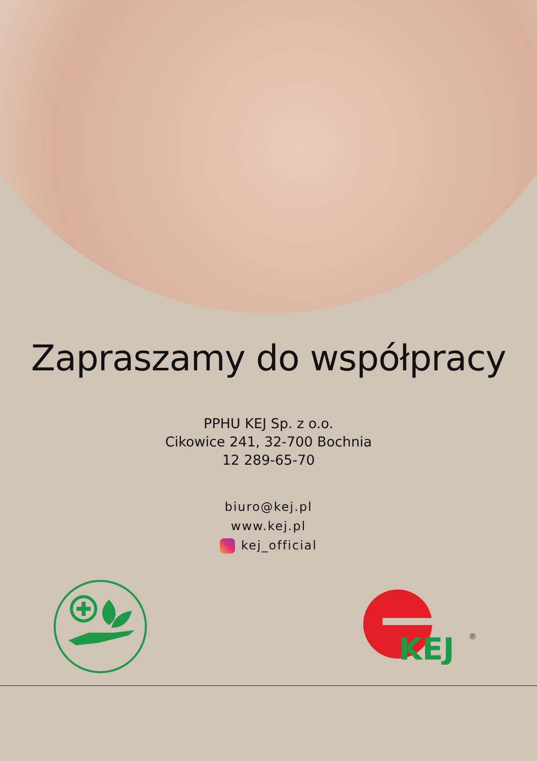Zapraszamy do współpracy
PPHU KEJ Sp. z o.o.
Cikowice 241, 32-700 Bochnia
12 289-65-70
biuro@kej.pl
www.kej.pl
kej_official
KEJ
®